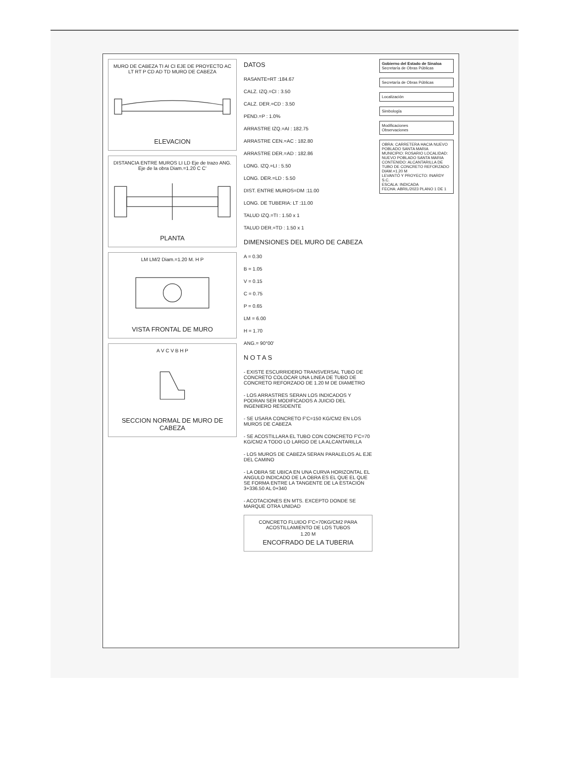MURO DE CABEZA TI AI CI EJE DE PROYECTO AC LT RT P CD AD TD MURO DE CABEZA
ELEVACION
DISTANCIA ENTRE MUROS LI LD Eje de trazo ANG. Eje de la obra Diam.=1.20 C C'
PLANTA
LM LM/2 Diam.=1.20 M. H P
VISTA FRONTAL DE MURO
A V C V B H P
SECCION NORMAL DE MURO DE CABEZA
DATOS
RASANTE=RT :184.67
CALZ. IZQ.=CI : 3.50
CALZ. DER.=CD : 3.50
PEND.=P : 1.0%
ARRASTRE IZQ.=AI : 182.75
ARRASTRE CEN.=AC : 182.80
ARRASTRE DER.=AD : 182.86
LONG. IZQ.=LI : 5.50
LONG. DER.=LD : 5.50
DIST. ENTRE MUROS=DM :11.00
LONG. DE TUBERIA: LT :11.00
TALUD IZQ.=TI : 1.50 x 1
TALUD DER.=TD : 1.50 x 1
DIMENSIONES DEL MURO DE CABEZA
A = 0.30
B = 1.05
V = 0.15
C = 0.75
P = 0.65
LM = 6.00
H = 1.70
ANG.= 90°00'
N O T A S
- EXISTE ESCURRIDERO TRANSVERSAL TUBO DE CONCRETO COLOCAR UNA LINEA DE TUBO DE CONCRETO REFORZADO DE 1.20 M DE DIAMETRO
- LOS ARRASTRES SERAN LOS INDICADOS Y PODRAN SER MODIFICADOS A JUICIO DEL INGENIERO RESIDENTE
- SE USARA CONCRETO F'C=150 KG/CM2 EN LOS MUROS DE CABEZA
- SE ACOSTILLARA EL TUBO CON CONCRETO F'C=70 KG/CM2 A TODO LO LARGO DE LA ALCANTARILLA
- LOS MUROS DE CABEZA SERAN PARALELOS AL EJE DEL CAMINO
- LA OBRA SE UBICA EN UNA CURVA HORIZONTAL EL ANGULO INDICADO DE LA OBRA ES EL QUE EL QUE SE FORMA ENTRE LA TANGENTE DE LA ESTACION 3+336.50 AL 0+340
- ACOTACIONES EN MTS. EXCEPTO DONDE SE MARQUE OTRA UNIDAD
CONCRETO FLUIDO F'C=70KG/CM2 PARA ACOSTILLAMIENTO DE LOS TUBOS
1.20 M
ENCOFRADO DE LA TUBERIA
Gobierno del Estado de Sinaloa
Secretaría de Obras Públicas
Secretaría de Obras Públicas
Localización
Simbología
Modificaciones
Observaciones
OBRA: CARRETERA HACIA NUEVO POBLADO SANTA MARIA
MUNICIPIO: ROSARIO LOCALIDAD: NUEVO POBLADO SANTA MARIA
CONTENIDO: ALCANTARILLA DE TUBO DE CONCRETO REFORZADO DIAM.=1.20 M
LEVANTÓ Y PROYECTO: INARDY S.C.
ESCALA: INDICADA
FECHA: ABRIL/2023 PLANO 1 DE 1